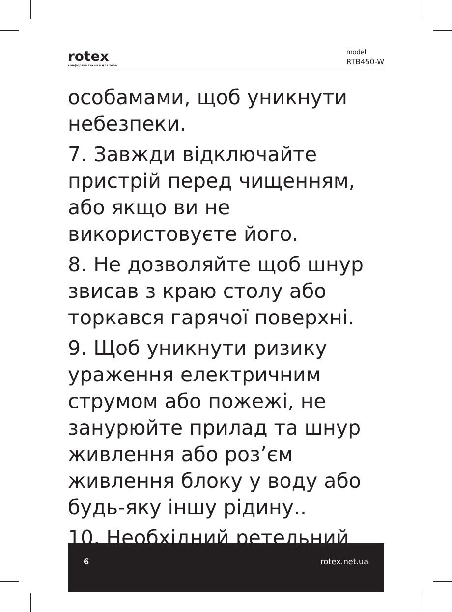rotex
комфортна техніка для тебе
model
RTB450-W
особамами, щоб уникнути небезпеки.
7. Завжди відключайте пристрій перед чищенням, або якщо ви не використовуєте його.
8. Не дозволяйте щоб шнур звисав з краю столу або торкався гарячої поверхні.
9. Щоб уникнути ризику ураження електричним струмом або пожежі, не занурюйте прилад та шнур живлення або роз’єм живлення блоку у воду або будь-яку іншу рідину..
10. Необхідний ретельний
6 rotex.net.ua